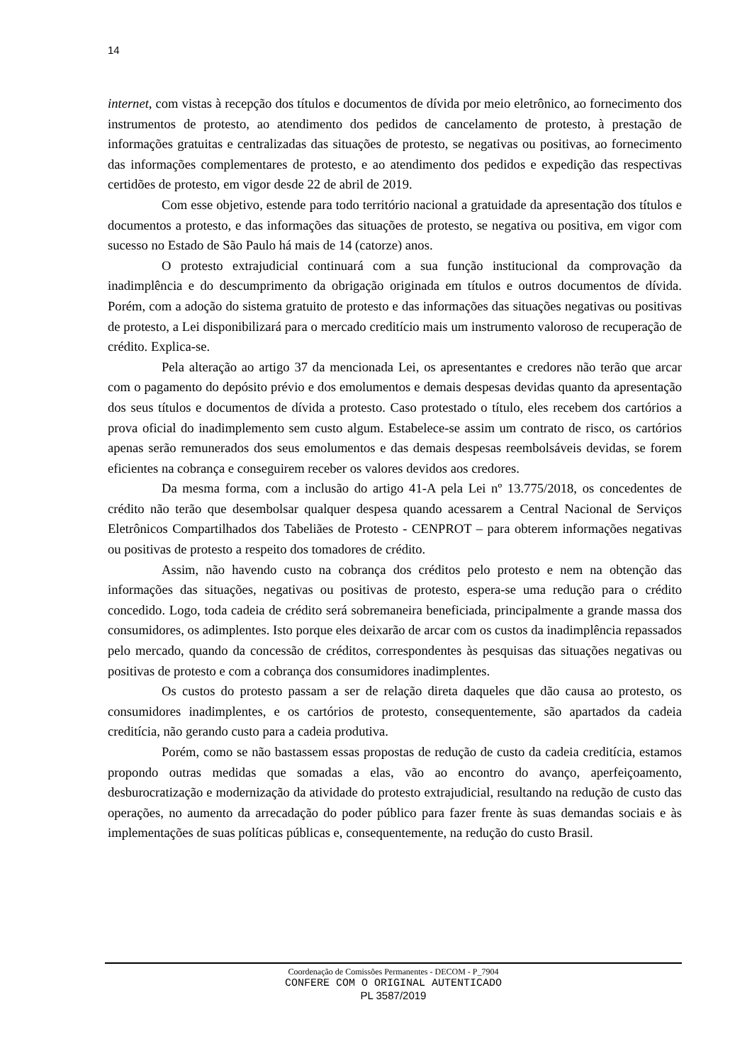14
internet, com vistas à recepção dos títulos e documentos de dívida por meio eletrônico, ao fornecimento dos instrumentos de protesto, ao atendimento dos pedidos de cancelamento de protesto, à prestação de informações gratuitas e centralizadas das situações de protesto, se negativas ou positivas, ao fornecimento das informações complementares de protesto, e ao atendimento dos pedidos e expedição das respectivas certidões de protesto, em vigor desde 22 de abril de 2019.
Com esse objetivo, estende para todo território nacional a gratuidade da apresentação dos títulos e documentos a protesto, e das informações das situações de protesto, se negativa ou positiva, em vigor com sucesso no Estado de São Paulo há mais de 14 (catorze) anos.
O protesto extrajudicial continuará com a sua função institucional da comprovação da inadimplência e do descumprimento da obrigação originada em títulos e outros documentos de dívida. Porém, com a adoção do sistema gratuito de protesto e das informações das situações negativas ou positivas de protesto, a Lei disponibilizará para o mercado creditício mais um instrumento valoroso de recuperação de crédito. Explica-se.
Pela alteração ao artigo 37 da mencionada Lei, os apresentantes e credores não terão que arcar com o pagamento do depósito prévio e dos emolumentos e demais despesas devidas quanto da apresentação dos seus títulos e documentos de dívida a protesto. Caso protestado o título, eles recebem dos cartórios a prova oficial do inadimplemento sem custo algum. Estabelece-se assim um contrato de risco, os cartórios apenas serão remunerados dos seus emolumentos e das demais despesas reembolsáveis devidas, se forem eficientes na cobrança e conseguirem receber os valores devidos aos credores.
Da mesma forma, com a inclusão do artigo 41-A pela Lei nº 13.775/2018, os concedentes de crédito não terão que desembolsar qualquer despesa quando acessarem a Central Nacional de Serviços Eletrônicos Compartilhados dos Tabeliães de Protesto - CENPROT – para obterem informações negativas ou positivas de protesto a respeito dos tomadores de crédito.
Assim, não havendo custo na cobrança dos créditos pelo protesto e nem na obtenção das informações das situações, negativas ou positivas de protesto, espera-se uma redução para o crédito concedido. Logo, toda cadeia de crédito será sobremaneira beneficiada, principalmente a grande massa dos consumidores, os adimplentes. Isto porque eles deixarão de arcar com os custos da inadimplência repassados pelo mercado, quando da concessão de créditos, correspondentes às pesquisas das situações negativas ou positivas de protesto e com a cobrança dos consumidores inadimplentes.
Os custos do protesto passam a ser de relação direta daqueles que dão causa ao protesto, os consumidores inadimplentes, e os cartórios de protesto, consequentemente, são apartados da cadeia creditícia, não gerando custo para a cadeia produtiva.
Porém, como se não bastassem essas propostas de redução de custo da cadeia creditícia, estamos propondo outras medidas que somadas a elas, vão ao encontro do avanço, aperfeiçoamento, desburocratização e modernização da atividade do protesto extrajudicial, resultando na redução de custo das operações, no aumento da arrecadação do poder público para fazer frente às suas demandas sociais e às implementações de suas políticas públicas e, consequentemente, na redução do custo Brasil.
Coordenação de Comissões Permanentes - DECOM - P_7904
CONFERE COM O ORIGINAL AUTENTICADO
PL 3587/2019